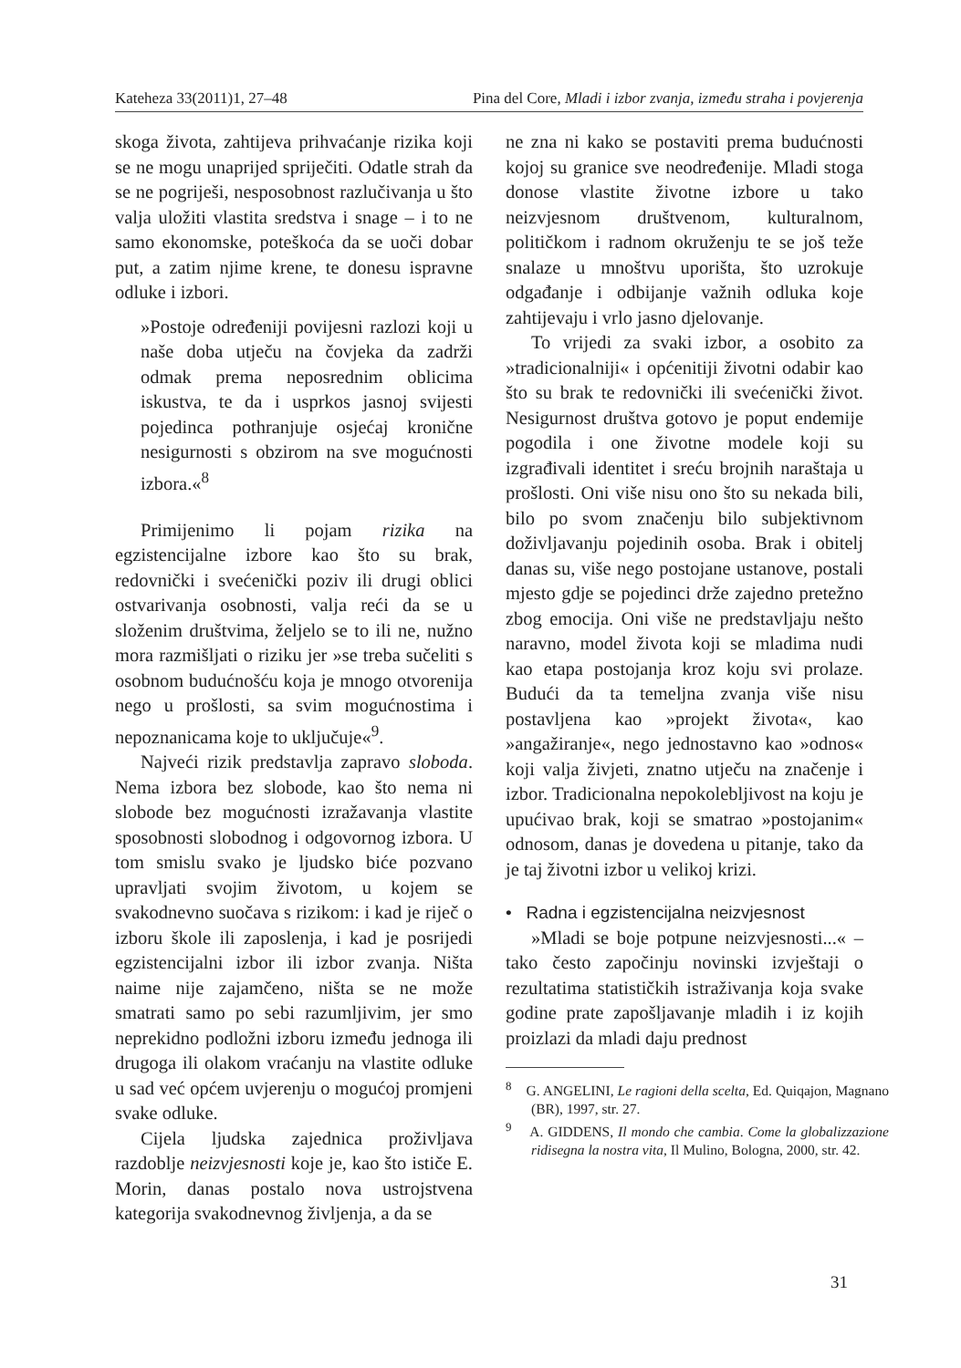Kateheza 33(2011)1, 27–48 Pina del Core, Mladi i izbor zvanja, između straha i povjerenja
skoga života, zahtijeva prihvaćanje rizika koji se ne mogu unaprijed spriječiti. Odatle strah da se ne pogriješi, nesposobnost razlučivanja u što valja uložiti vlastita sredstva i snage – i to ne samo ekonomske, poteškoća da se uoči dobar put, a zatim njime krene, te donesu ispravne odluke i izbori.
»Postoje određeniji povijesni razlozi koji u naše doba utječu na čovjeka da zadrži odmak prema neposrednim oblicima iskustva, te da i usprkos jasnoj svijesti pojedinca pothranjuje osjećaj kronične nesigurnosti s obzirom na sve mogućnosti izbora.«<sup>8</sup>
Primijenimo li pojam rizika na egzistencijalne izbore kao što su brak, redovnički i svećenički poziv ili drugi oblici ostvarivanja osobnosti, valja reći da se u složenim društvima, željelo se to ili ne, nužno mora razmišljati o riziku jer »se treba sučeliti s osobnom budućnošću koja je mnogo otvorenija nego u prošlosti, sa svim mogućnostima i nepoznanicama koje to uključuje«<sup>9</sup>.
Najveći rizik predstavlja zapravo sloboda. Nema izbora bez slobode, kao što nema ni slobode bez mogućnosti izražavanja vlastite sposobnosti slobodnog i odgovornog izbora. U tom smislu svako je ljudsko biće pozvano upravljati svojim životom, u kojem se svakodnevno suočava s rizikom: i kad je riječ o izboru škole ili zaposlenja, i kad je posrijedi egzistencijalni izbor ili izbor zvanja. Ništa naime nije zajamčeno, ništa se ne može smatrati samo po sebi razumljivim, jer smo neprekidno podložni izboru između jednoga ili drugoga ili olakom vraćanju na vlastite odluke u sad već općem uvjerenju o mogućoj promjeni svake odluke.
Cijela ljudska zajednica proživljava razdoblje neizvjesnosti koje je, kao što ističe E. Morin, danas postalo nova ustrojstvena kategorija svakodnevnog življenja, a da se
ne zna ni kako se postaviti prema budućnosti kojoj su granice sve neodređenije. Mladi stoga donose vlastite životne izbore u tako neizvjesnom društvenom, kulturalnom, političkom i radnom okruženju te se još teže snalaze u mnoštvu uporišta, što uzrokuje odgađanje i odbijanje važnih odluka koje zahtijevaju i vrlo jasno djelovanje.
To vrijedi za svaki izbor, a osobito za »tradicionalniji« i općenitiji životni odabir kao što su brak te redovnički ili svećenički život. Nesigurnost društva gotovo je poput endemije pogodila i one životne modele koji su izgrađivali identitet i sreću brojnih naraštaja u prošlosti. Oni više nisu ono što su nekada bili, bilo po svom značenju bilo subjektivnom doživljavanju pojedinih osoba. Brak i obitelj danas su, više nego postojane ustanove, postali mjesto gdje se pojedinci drže zajedno pretežno zbog emocija. Oni više ne predstavljaju nešto naravno, model života koji se mladima nudi kao etapa postojanja kroz koju svi prolaze. Budući da ta temeljna zvanja više nisu postavljena kao »projekt života«, kao »angažiranje«, nego jednostavno kao »odnos« koji valja živjeti, znatno utječu na značenje i izbor. Tradicionalna nepokolebljivost na koju je upućivao brak, koji se smatrao »postojanim« odnosom, danas je dovedena u pitanje, tako da je taj životni izbor u velikoj krizi.
• Radna i egzistencijalna neizvjesnost
»Mladi se boje potpune neizvjesnosti...« – tako često započinju novinski izvještaji o rezultatima statističkih istraživanja koja svake godine prate zapošljavanje mladih i iz kojih proizlazi da mladi daju prednost
<sup>8</sup> G. ANGELINI, Le ragioni della scelta, Ed. Quiqajon, Magnano (BR), 1997, str. 27.
<sup>9</sup> A. GIDDENS, Il mondo che cambia. Come la globalizzazione ridisegna la nostra vita, Il Mulino, Bologna, 2000, str. 42.
31